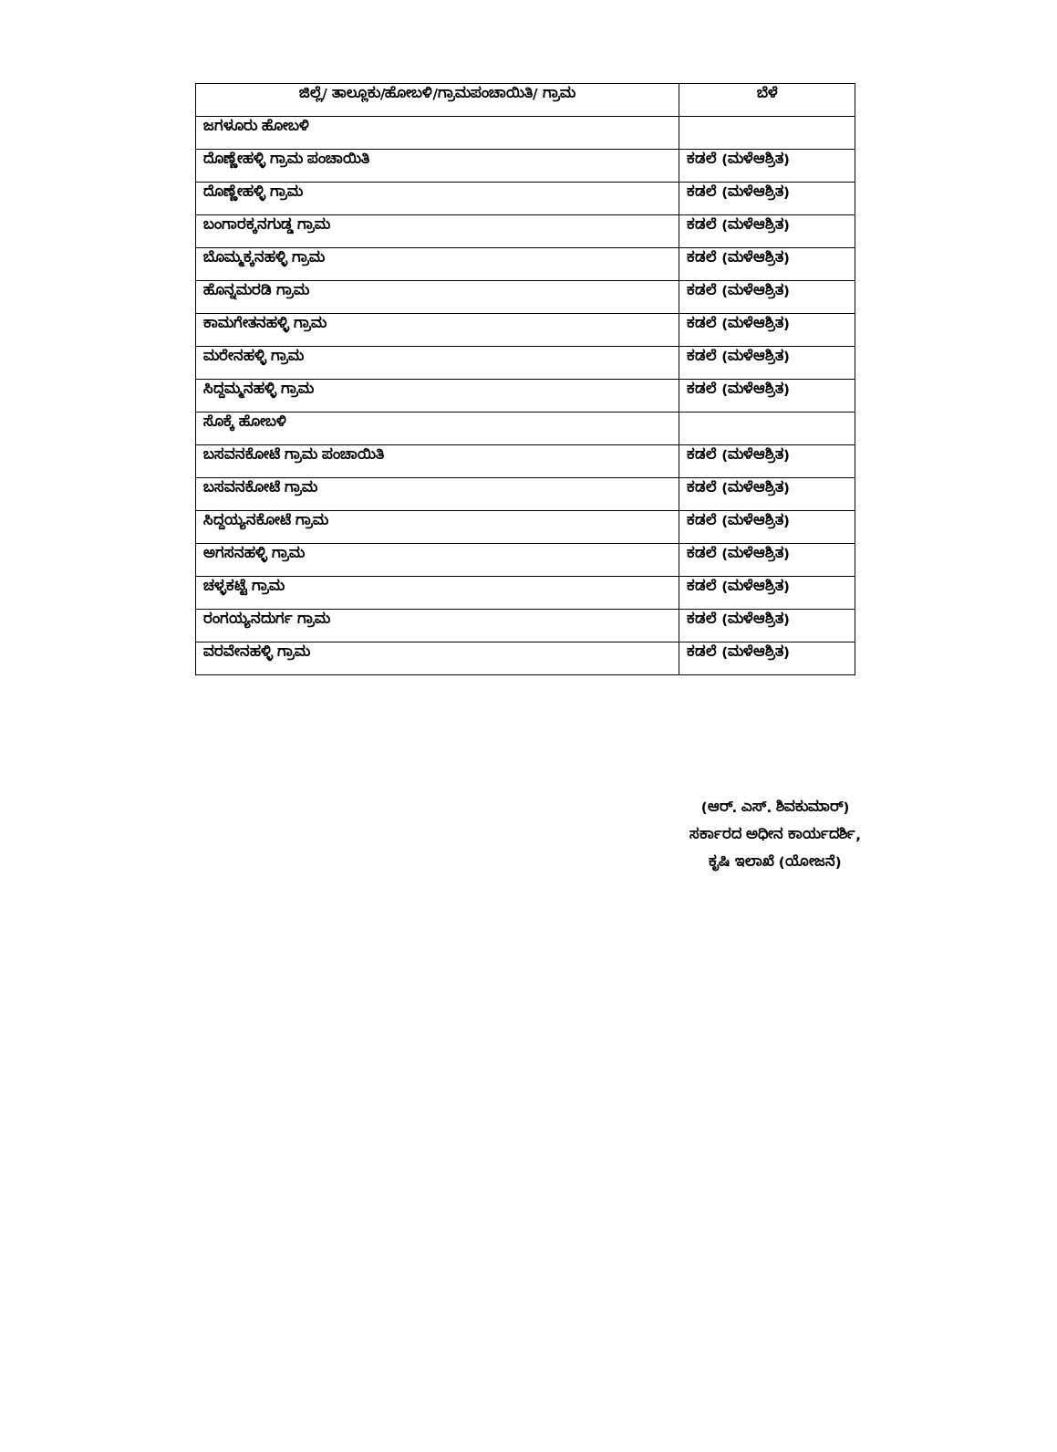| ಜಿಲ್ಲೆ/ ತಾಲ್ಲೂಕು/ಹೋಬಳಿ/ಗ್ರಾಮಪಂಚಾಯಿತಿ/ ಗ್ರಾಮ | ಬೆಳೆ |
| --- | --- |
| ಜಗಳೂರು ಹೋಬಳಿ | |
| ದೊಣ್ಣೇಹಳ್ಳಿ ಗ್ರಾಮ ಪಂಚಾಯಿತಿ | ಕಡಲೆ (ಮಳೆಆಶ್ರಿತ) |
| ದೊಣ್ಣೇಹಳ್ಳಿ ಗ್ರಾಮ | ಕಡಲೆ (ಮಳೆಆಶ್ರಿತ) |
| ಬಂಗಾರಕ್ಕನಗುಡ್ಡ ಗ್ರಾಮ | ಕಡಲೆ (ಮಳೆಆಶ್ರಿತ) |
| ಬೊಮ್ಮಕ್ಕನಹಳ್ಳಿ ಗ್ರಾಮ | ಕಡಲೆ (ಮಳೆಆಶ್ರಿತ) |
| ಹೊನ್ನಮರಡಿ ಗ್ರಾಮ | ಕಡಲೆ (ಮಳೆಆಶ್ರಿತ) |
| ಕಾಮಗೇತನಹಳ್ಳಿ ಗ್ರಾಮ | ಕಡಲೆ (ಮಳೆಆಶ್ರಿತ) |
| ಮರೇನಹಳ್ಳಿ ಗ್ರಾಮ | ಕಡಲೆ (ಮಳೆಆಶ್ರಿತ) |
| ಸಿದ್ದಮ್ಮನಹಳ್ಳಿ ಗ್ರಾಮ | ಕಡಲೆ (ಮಳೆಆಶ್ರಿತ) |
| ಸೊಕ್ಕೆ ಹೋಬಳಿ | |
| ಬಸವನಕೋಟೆ ಗ್ರಾಮ ಪಂಚಾಯಿತಿ | ಕಡಲೆ (ಮಳೆಆಶ್ರಿತ) |
| ಬಸವನಕೋಟೆ ಗ್ರಾಮ | ಕಡಲೆ (ಮಳೆಆಶ್ರಿತ) |
| ಸಿದ್ದಯ್ಯನಕೋಟೆ ಗ್ರಾಮ | ಕಡಲೆ (ಮಳೆಆಶ್ರಿತ) |
| ಅಗಸನಹಳ್ಳಿ ಗ್ರಾಮ | ಕಡಲೆ (ಮಳೆಆಶ್ರಿತ) |
| ಚಳ್ಳಕಟ್ಟೆ ಗ್ರಾಮ | ಕಡಲೆ (ಮಳೆಆಶ್ರಿತ) |
| ರಂಗಯ್ಯನದುರ್ಗ ಗ್ರಾಮ | ಕಡಲೆ (ಮಳೆಆಶ್ರಿತ) |
| ವರವೇನಹಳ್ಳಿ ಗ್ರಾಮ | ಕಡಲೆ (ಮಳೆಆಶ್ರಿತ) |
(ಆರ್. ಎಸ್. ಶಿವಕುಮಾರ್)
ಸರ್ಕಾರದ ಅಧೀನ ಕಾರ್ಯದರ್ಶಿ,
ಕೃಷಿ ಇಲಾಖೆ (ಯೋಜನೆ)